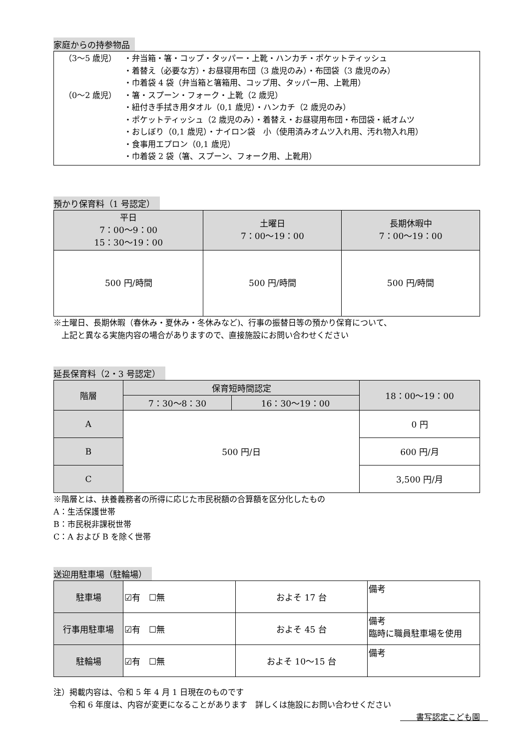家庭からの持参物品
（3～5 歳児） ・弁当箱・箸・コップ・タッパー・上靴・ハンカチ・ポケットティッシュ
・着替え（必要な方）・お昼寝用布団（3 歳児のみ）・布団袋（3 歳児のみ）
・巾着袋 4 袋（弁当箱と箸箱用、コップ用、タッパー用、上靴用）
（0～2 歳児） ・箸・スプーン・フォーク・上靴（2 歳児）
・紐付き手拭き用タオル（0,1 歳児）・ハンカチ（2 歳児のみ）
・ポケットティッシュ（2 歳児のみ）・着替え・お昼寝用布団・布団袋・紙オムツ
・おしぼり（0,1 歳児）・ナイロン袋　小（使用済みオムツ入れ用、汚れ物入れ用）
・食事用エプロン（0,1 歳児）
・巾着袋 2 袋（箸、スプーン、フォーク用、上靴用）
預かり保育料（1 号認定）
| 平日 7：00～9：00 15：30～19：00 | 土曜日 7：00～19：00 | 長期休暇中 7：00～19：00 |
| --- | --- | --- |
| 500 円/時間 | 500 円/時間 | 500 円/時間 |
※土曜日、長期休暇（春休み・夏休み・冬休みなど)、行事の振替日等の預かり保育について、
　上記と異なる実施内容の場合がありますので、直接施設にお問い合わせください
延長保育料（2・3 号認定）
| 階層 | 保育短時間認定 | | 18：00～19：00 |
| --- | --- | --- | --- |
| | 7：30～8：30 | 16：30～19：00 | |
| A | 500 円/日 | | 0 円 |
| B | | | 600 円/月 |
| C | | | 3,500 円/月 |
※階層とは、扶養義務者の所得に応じた市民税額の合算額を区分化したもの
A：生活保護世帯
B：市民税非課税世帯
C：A および B を除く世帯
送迎用駐車場（駐輪場）
| 駐車場 | ☑有 ☐無 | およそ 17 台 | 備考 |
| 行事用駐車場 | ☑有 ☐無 | およそ 45 台 | 備考 臨時に職員駐車場を使用 |
| 駐輪場 | ☑有 ☐無 | およそ 10～15 台 | 備考 |
注）掲載内容は、令和 5 年 4 月 1 日現在のものです
　　令和 6 年度は、内容が変更になることがあります　詳しくは施設にお問い合わせください
　　書写認定こども園